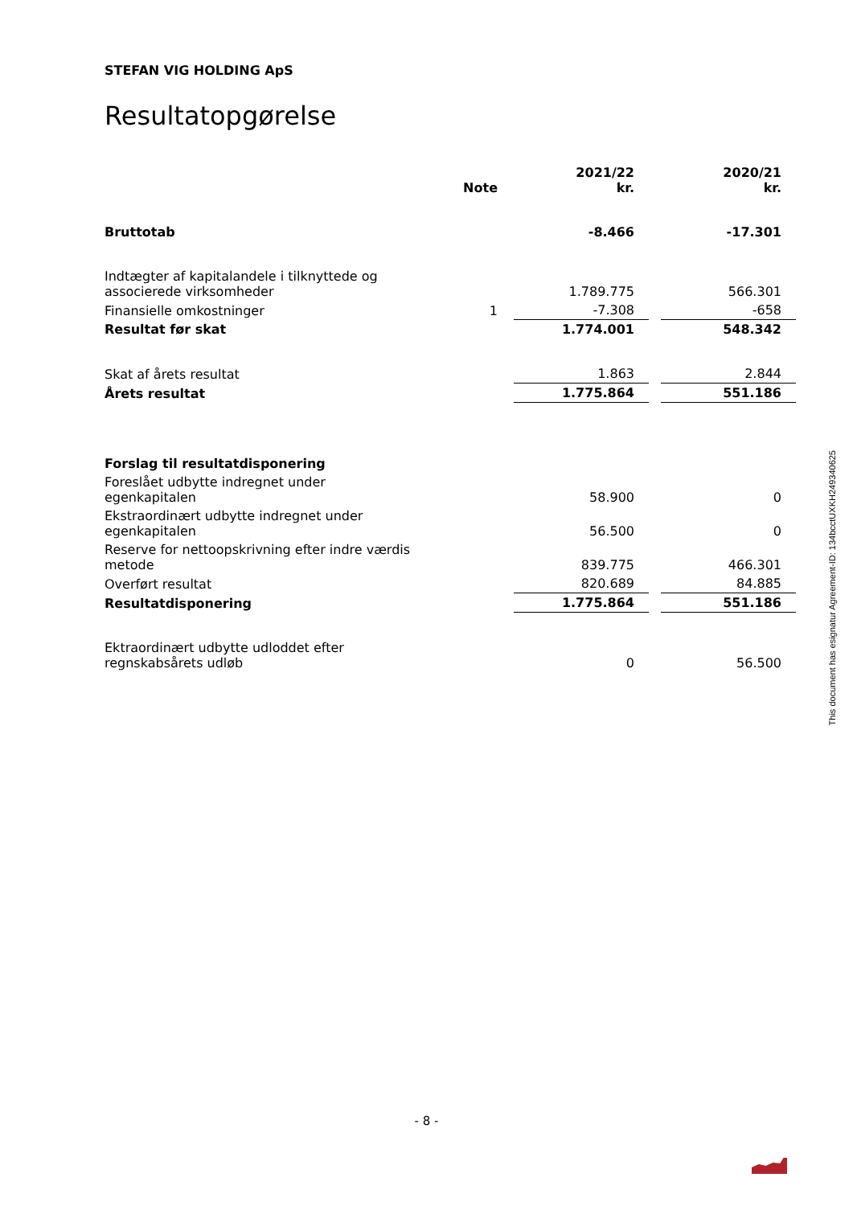STEFAN VIG HOLDING ApS
Resultatopgørelse
| | Note | 2021/22 kr. | | 2020/21 kr. |
| --- | --- | --- | --- | --- |
| Bruttotab | | -8.466 | | -17.301 |
| Indtægter af kapitalandele i tilknyttede og associerede virksomheder | | 1.789.775 | | 566.301 |
| Finansielle omkostninger | 1 | -7.308 | | -658 |
| Resultat før skat | | 1.774.001 | | 548.342 |
| Skat af årets resultat | | 1.863 | | 2.844 |
| Årets resultat | | 1.775.864 | | 551.186 |
| Forslag til resultatdisponering | | | | |
| Foreslået udbytte indregnet under egenkapitalen | | 58.900 | | 0 |
| Ekstraordinært udbytte indregnet under egenkapitalen | | 56.500 | | 0 |
| Reserve for nettoopskrivning efter indre værdis metode | | 839.775 | | 466.301 |
| Overført resultat | | 820.689 | | 84.885 |
| Resultatdisponering | | 1.775.864 | | 551.186 |
| Ektraordinært udbytte udloddet efter regnskabsårets udløb | | 0 | | 56.500 |
This document has esignatur Agreement-ID: 134bcctUXKH249340625
- 8 -